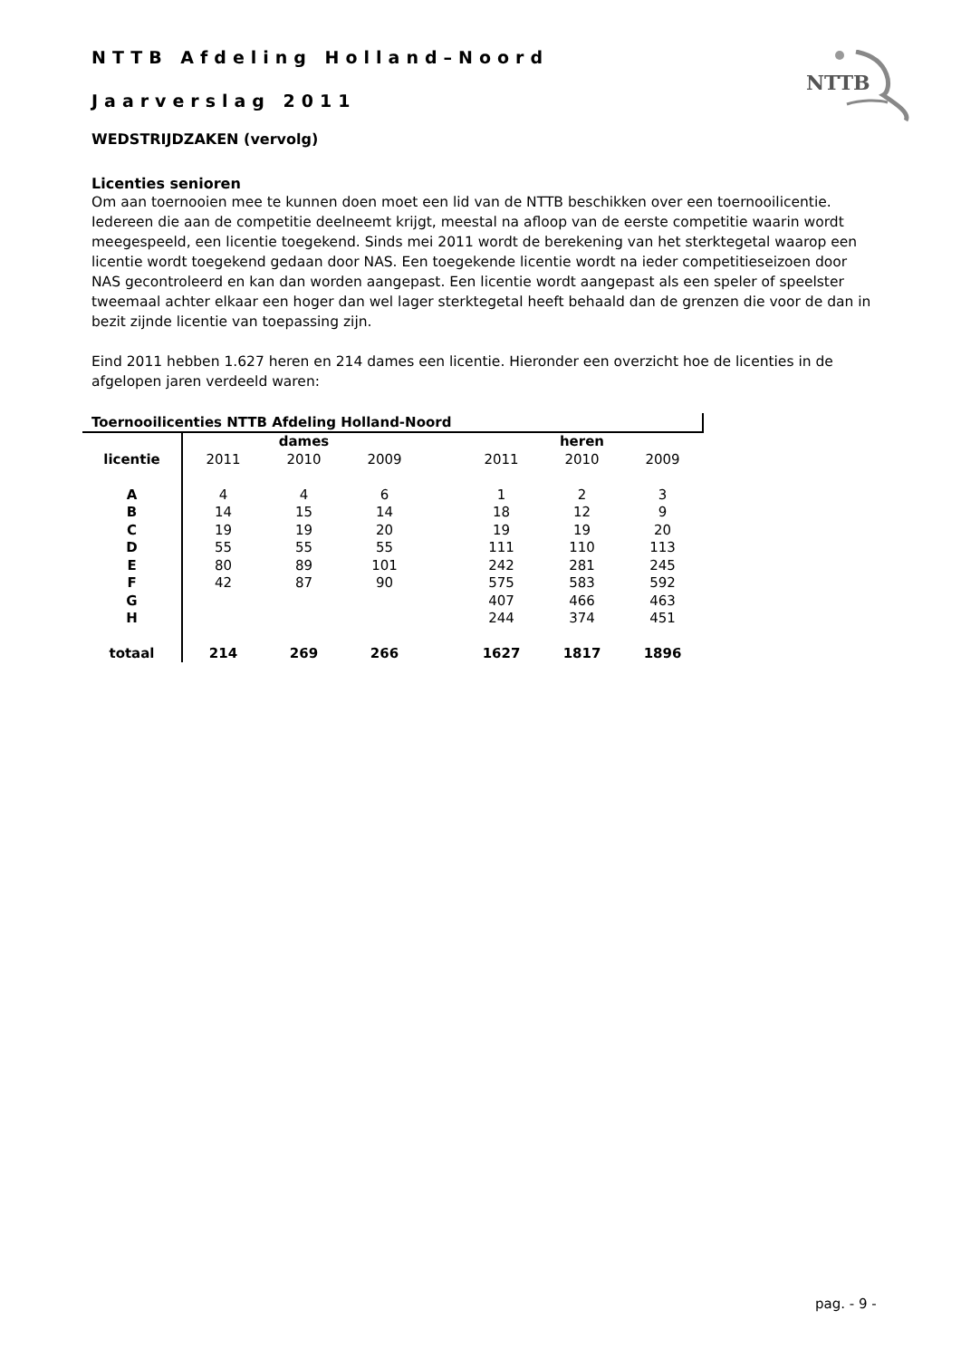NTTB Afdeling Holland–Noord
Jaarverslag 2011
NTTB
WEDSTRIJDZAKEN (vervolg)
Licenties senioren
Om aan toernooien mee te kunnen doen moet een lid van de NTTB beschikken over een toernooilicentie. Iedereen die aan de competitie deelneemt krijgt, meestal na afloop van de eerste competitie waarin wordt meegespeeld, een licentie toegekend. Sinds mei 2011 wordt de berekening van het sterktegetal waarop een licentie wordt toegekend gedaan door NAS. Een toegekende licentie wordt na ieder competitieseizoen door NAS gecontroleerd en kan dan worden aangepast. Een licentie wordt aangepast als een speler of speelster tweemaal achter elkaar een hoger dan wel lager sterktegetal heeft behaald dan de grenzen die voor de dan in bezit zijnde licentie van toepassing zijn.
Eind 2011 hebben 1.627 heren en 214 dames een licentie. Hieronder een overzicht hoe de licenties in de afgelopen jaren verdeeld waren:
| Toernooilicenties NTTB Afdeling Holland-Noord | | | | | | | |
| | dames | | | | heren | | |
| licentie | 2011 | 2010 | 2009 | | 2011 | 2010 | 2009 |
| A | 4 | 4 | 6 | | 1 | 2 | 3 |
| B | 14 | 15 | 14 | | 18 | 12 | 9 |
| C | 19 | 19 | 20 | | 19 | 19 | 20 |
| D | 55 | 55 | 55 | | 111 | 110 | 113 |
| E | 80 | 89 | 101 | | 242 | 281 | 245 |
| F | 42 | 87 | 90 | | 575 | 583 | 592 |
| G | | | | | 407 | 466 | 463 |
| H | | | | | 244 | 374 | 451 |
| totaal | 214 | 269 | 266 | | 1627 | 1817 | 1896 |
pag. - 9 -